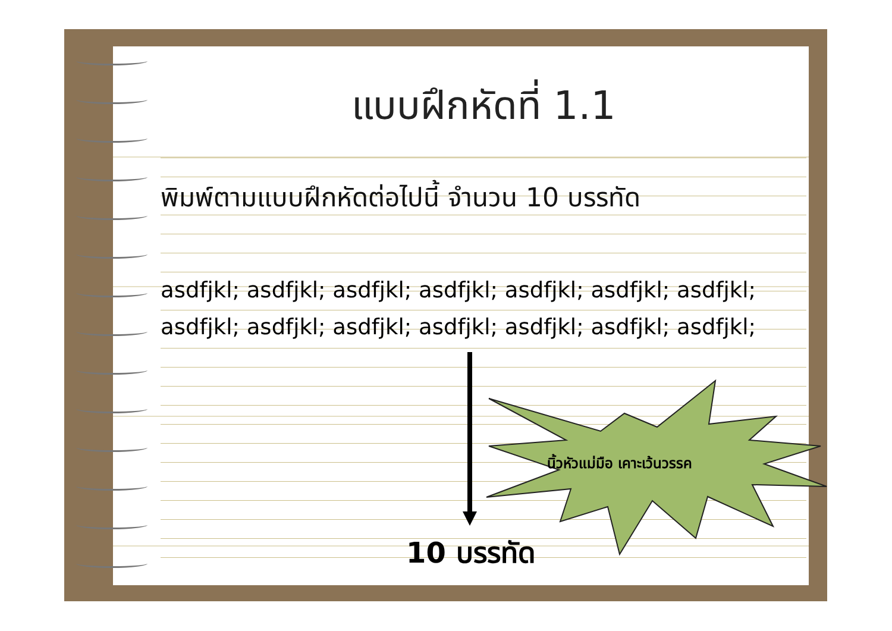แบบฝึกหัดที่ 1.1
พิมพ์ตามแบบฝึกหัดต่อไปนี้ จำนวน 10 บรรทัด
asdfjkl; asdfjkl; asdfjkl; asdfjkl; asdfjkl; asdfjkl; asdfjkl;
asdfjkl; asdfjkl; asdfjkl; asdfjkl; asdfjkl; asdfjkl; asdfjkl;
นิ้วหัวแม่มือ เคาะเว้นวรรค
10 บรรทัด